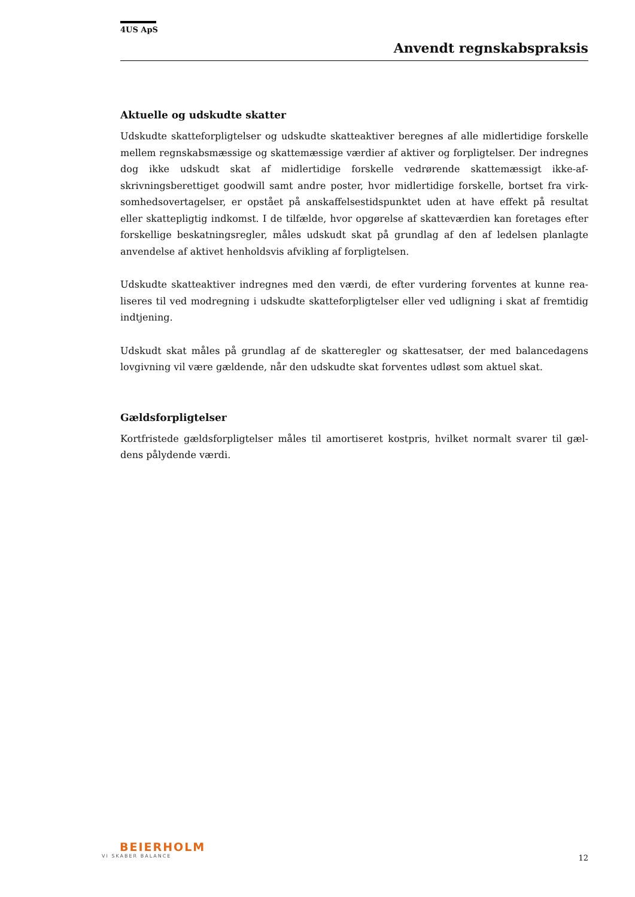4US ApS
Anvendt regnskabspraksis
Aktuelle og udskudte skatter
Udskudte skatteforpligtelser og udskudte skatteaktiver beregnes af alle midlertidige forskelle mellem regnskabsmæssige og skattemæssige værdier af aktiver og forpligtelser. Der indregnes dog ikke udskudt skat af midlertidige forskelle vedrørende skattemæssigt ikke-af­skrivningsberettiget goodwill samt andre poster, hvor midlertidige forskelle, bortset fra virk­somhedsovertagelser, er opstået på anskaffelsestidspunktet uden at have effekt på resultat eller skattepligtig indkomst. I de tilfælde, hvor opgørelse af skatteværdien kan foretages efter forskellige beskatningsregler, måles udskudt skat på grundlag af den af ledelsen planlagte anvendelse af aktivet henholdsvis afvikling af forpligtelsen.
Udskudte skatteaktiver indregnes med den værdi, de efter vurdering forventes at kunne rea­liseres til ved modregning i udskudte skatteforpligtelser eller ved udligning i skat af fremti­dig indtjening.
Udskudt skat måles på grundlag af de skatteregler og skattesatser, der med balancedagens lovgivning vil være gældende, når den udskudte skat forventes udløst som aktuel skat.
Gældsforpligtelser
Kortfristede gældsforpligtelser måles til amortiseret kostpris, hvilket normalt svarer til gæl­dens pålydende værdi.
BEIERHOLM
VI SKABER BALANCE
12